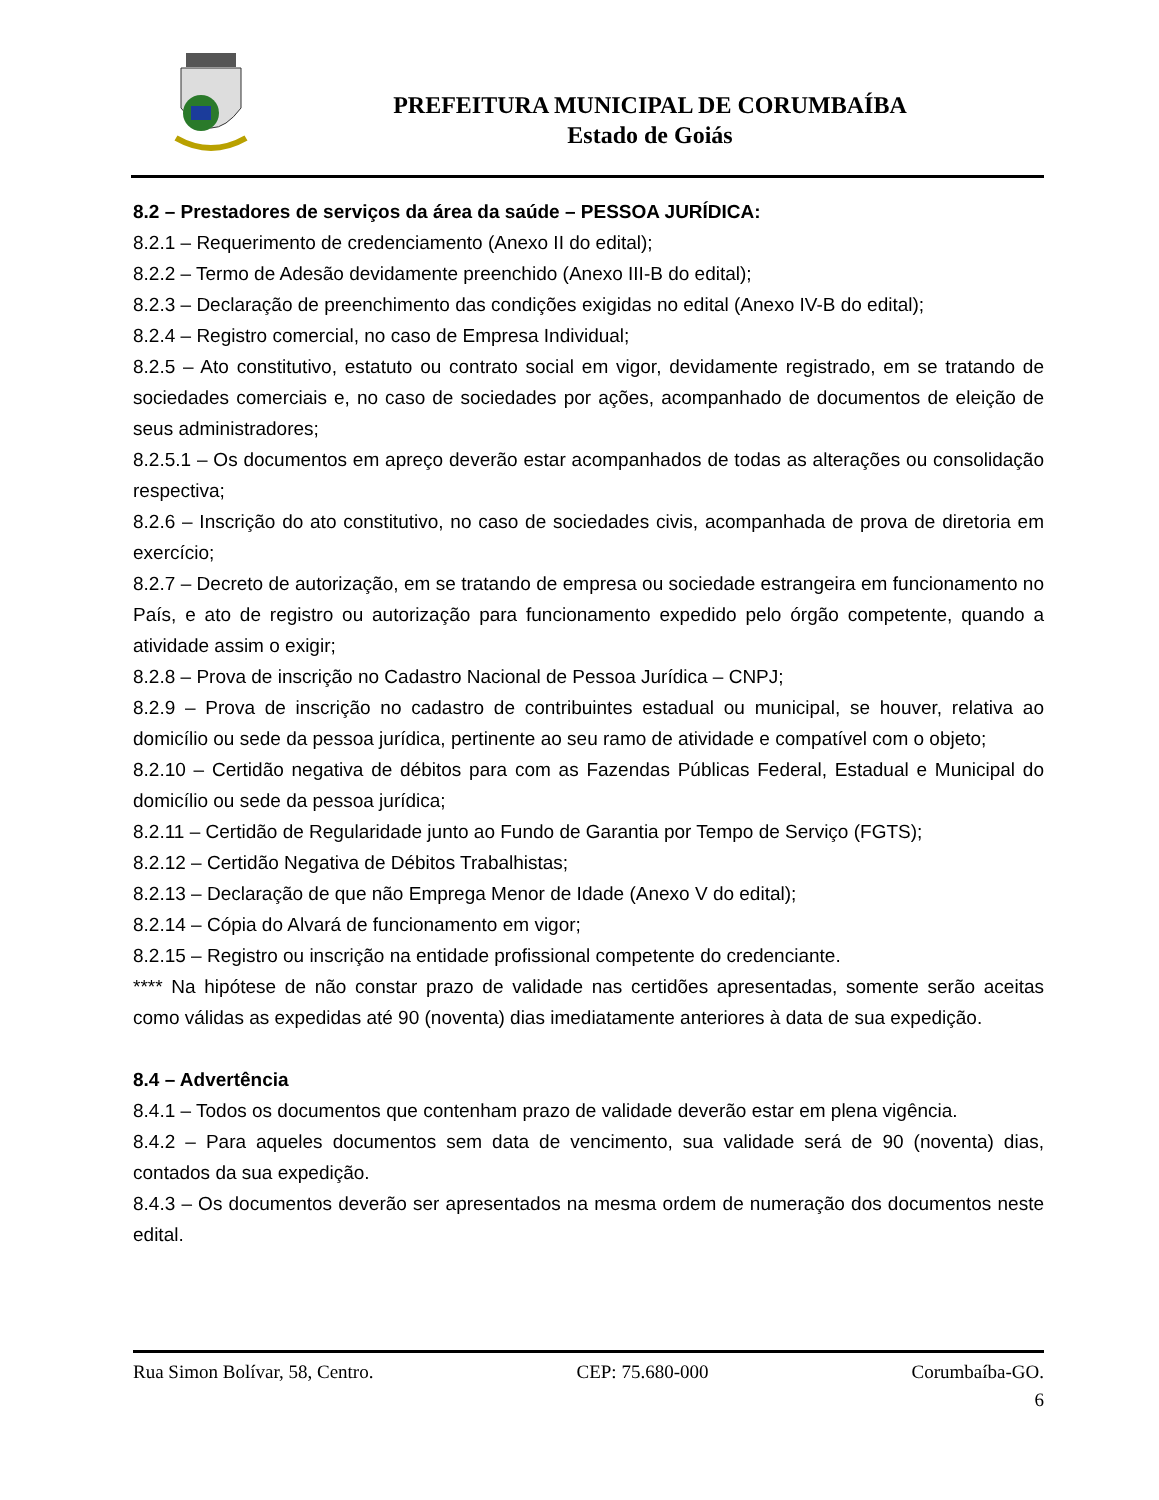PREFEITURA MUNICIPAL DE CORUMBAÍBA
Estado de Goiás
8.2 – Prestadores de serviços da área da saúde – PESSOA JURÍDICA:
8.2.1 – Requerimento de credenciamento (Anexo II do edital);
8.2.2 – Termo de Adesão devidamente preenchido (Anexo III-B do edital);
8.2.3 – Declaração de preenchimento das condições exigidas no edital (Anexo IV-B do edital);
8.2.4 – Registro comercial, no caso de Empresa Individual;
8.2.5 – Ato constitutivo, estatuto ou contrato social em vigor, devidamente registrado, em se tratando de sociedades comerciais e, no caso de sociedades por ações, acompanhado de documentos de eleição de seus administradores;
8.2.5.1 – Os documentos em apreço deverão estar acompanhados de todas as alterações ou consolidação respectiva;
8.2.6 – Inscrição do ato constitutivo, no caso de sociedades civis, acompanhada de prova de diretoria em exercício;
8.2.7 – Decreto de autorização, em se tratando de empresa ou sociedade estrangeira em funcionamento no País, e ato de registro ou autorização para funcionamento expedido pelo órgão competente, quando a atividade assim o exigir;
8.2.8 – Prova de inscrição no Cadastro Nacional de Pessoa Jurídica – CNPJ;
8.2.9 – Prova de inscrição no cadastro de contribuintes estadual ou municipal, se houver, relativa ao domicílio ou sede da pessoa jurídica, pertinente ao seu ramo de atividade e compatível com o objeto;
8.2.10 – Certidão negativa de débitos para com as Fazendas Públicas Federal, Estadual e Municipal do domicílio ou sede da pessoa jurídica;
8.2.11 – Certidão de Regularidade junto ao Fundo de Garantia por Tempo de Serviço (FGTS);
8.2.12 – Certidão Negativa de Débitos Trabalhistas;
8.2.13 – Declaração de que não Emprega Menor de Idade (Anexo V do edital);
8.2.14 – Cópia do Alvará de funcionamento em vigor;
8.2.15 – Registro ou inscrição na entidade profissional competente do credenciante.
**** Na hipótese de não constar prazo de validade nas certidões apresentadas, somente serão aceitas como válidas as expedidas até 90 (noventa) dias imediatamente anteriores à data de sua expedição.
8.4 – Advertência
8.4.1 – Todos os documentos que contenham prazo de validade deverão estar em plena vigência.
8.4.2 – Para aqueles documentos sem data de vencimento, sua validade será de 90 (noventa) dias, contados da sua expedição.
8.4.3 – Os documentos deverão ser apresentados na mesma ordem de numeração dos documentos neste edital.
Rua Simon Bolívar, 58, Centro. CEP: 75.680-000 Corumbaíba-GO.
6